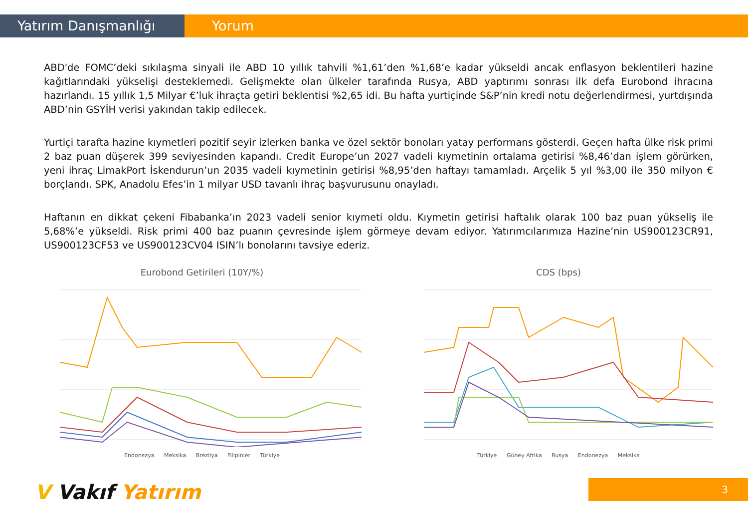Yatırım Danışmanlığı Yorum
ABD'de FOMC’deki sıkılaşma sinyali ile ABD 10 yıllık tahvili %1,61’den %1,68’e kadar yükseldi ancak enflasyon beklentileri hazine kağıtlarındaki yükselişi desteklemedi. Gelişmekte olan ülkeler tarafında Rusya, ABD yaptırımı sonrası ilk defa Eurobond ihracına hazırlandı. 15 yıllık 1,5 Milyar €’luk ihraçta getiri beklentisi %2,65 idi. Bu hafta yurtiçinde S&P’nin kredi notu değerlendirmesi, yurtdışında ABD’nin GSYİH verisi yakından takip edilecek.
Yurtiçi tarafta hazine kıymetleri pozitif seyir izlerken banka ve özel sektör bonoları yatay performans gösterdi. Geçen hafta ülke risk primi 2 baz puan düşerek 399 seviyesinden kapandı. Credit Europe’un 2027 vadeli kıymetinin ortalama getirisi %8,46’dan işlem görürken, yeni ihraç LimakPort İskendurun’un 2035 vadeli kıymetinin getirisi %8,95’den haftayı tamamladı. Arçelik 5 yıl %3,00 ile 350 milyon € borçlandı. SPK, Anadolu Efes’in 1 milyar USD tavanlı ihraç başvurusunu onayladı.
Haftanın en dikkat çekeni Fibabanka’ın 2023 vadeli senior kıymeti oldu. Kıymetin getirisi haftalık olarak 100 baz puan yükseliş ile 5,68%’e yükseldi. Risk primi 400 baz puanın çevresinde işlem görmeye devam ediyor. Yatırımcılarımıza Hazine’nin US900123CR91, US900123CF53 ve US900123CV04 ISIN’lı bonolarını tavsiye ederiz.
Eurobond Getirileri (10Y/%)
Endonezya Meksika Brezilya Filipinler Türkiye
CDS (bps)
Türkiye Güney Afrika Rusya Endonezya Meksika
V Vakıf Yatırım 3